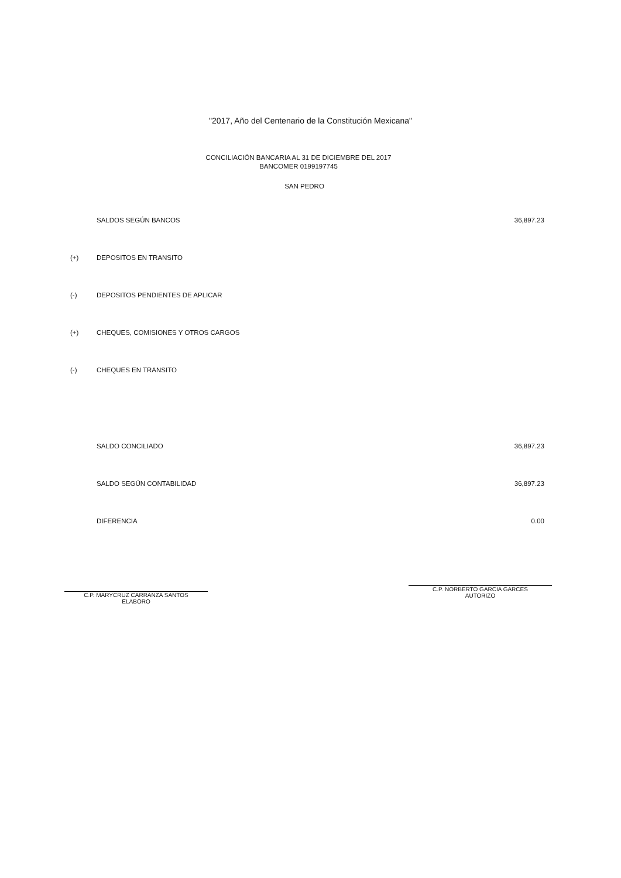"2017, Año del Centenario de la Constitución Mexicana"
CONCILIACIÓN BANCARIA AL 31 DE DICIEMBRE DEL 2017
BANCOMER 0199197745
SAN PEDRO
| | SALDOS SEGÚN BANCOS | 36,897.23 |
| (+) | DEPOSITOS EN TRANSITO | |
| (-) | DEPOSITOS PENDIENTES DE APLICAR | |
| (+) | CHEQUES, COMISIONES Y OTROS CARGOS | |
| (-) | CHEQUES EN TRANSITO | |
| | SALDO CONCILIADO | 36,897.23 |
| | SALDO SEGÚN CONTABILIDAD | 36,897.23 |
| | DIFERENCIA | 0.00 |
C.P. MARYCRUZ CARRANZA SANTOS
ELABORO
C.P. NORBERTO GARCIA GARCES
AUTORIZO